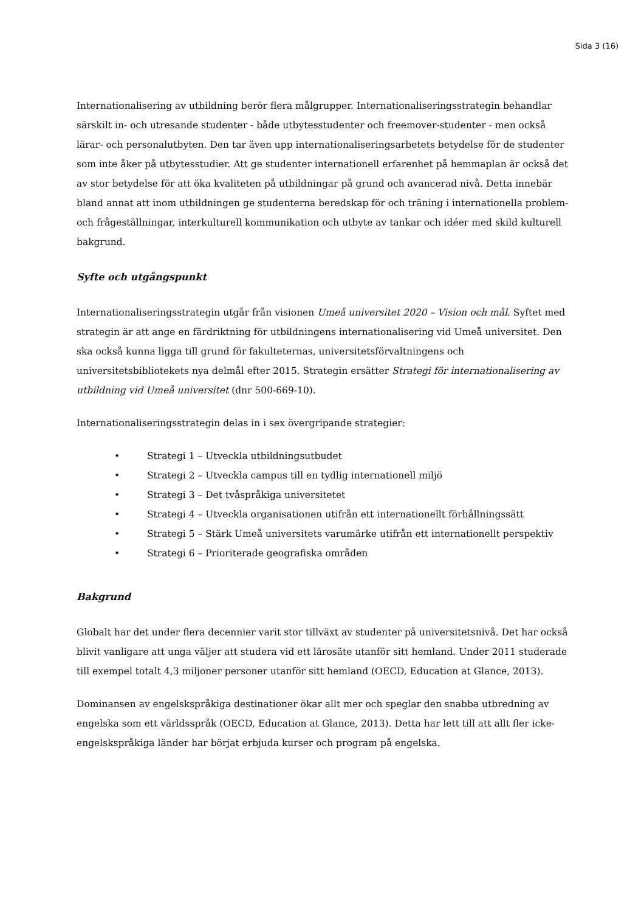Sida 3 (16)
Internationalisering av utbildning berör flera målgrupper. Internationaliseringsstrategin behandlar särskilt in- och utresande studenter - både utbytesstudenter och freemover-studenter - men också lärar- och personalutbyten. Den tar även upp internationaliseringsarbetets betydelse för de studenter som inte åker på utbytesstudier. Att ge studenter internationell erfarenhet på hemmaplan är också det av stor betydelse för att öka kvaliteten på utbildningar på grund och avancerad nivå. Detta innebär bland annat att inom utbildningen ge studenterna beredskap för och träning i internationella problem- och frågeställningar, interkulturell kommunikation och utbyte av tankar och idéer med skild kulturell bakgrund.
Syfte och utgångspunkt
Internationaliseringsstrategin utgår från visionen Umeå universitet 2020 – Vision och mål. Syftet med strategin är att ange en färdriktning för utbildningens internationalisering vid Umeå universitet. Den ska också kunna ligga till grund för fakulteternas, universitetsförvaltningens och universitetsbibliotekets nya delmål efter 2015. Strategin ersätter Strategi för internationalisering av utbildning vid Umeå universitet (dnr 500-669-10).
Internationaliseringsstrategin delas in i sex övergripande strategier:
• Strategi 1 – Utveckla utbildningsutbudet
• Strategi 2 – Utveckla campus till en tydlig internationell miljö
• Strategi 3 – Det tvåspråkiga universitetet
• Strategi 4 – Utveckla organisationen utifrån ett internationellt förhållningssätt
• Strategi 5 – Stärk Umeå universitets varumärke utifrån ett internationellt perspektiv
• Strategi 6 – Prioriterade geografiska områden
Bakgrund
Globalt har det under flera decennier varit stor tillväxt av studenter på universitetsnivå. Det har också blivit vanligare att unga väljer att studera vid ett lärosäte utanför sitt hemland. Under 2011 studerade till exempel totalt 4,3 miljoner personer utanför sitt hemland (OECD, Education at Glance, 2013).
Dominansen av engelskspråkiga destinationer ökar allt mer och speglar den snabba utbredning av engelska som ett världsspråk (OECD, Education at Glance, 2013). Detta har lett till att allt fler icke-engelskspråkiga länder har börjat erbjuda kurser och program på engelska.